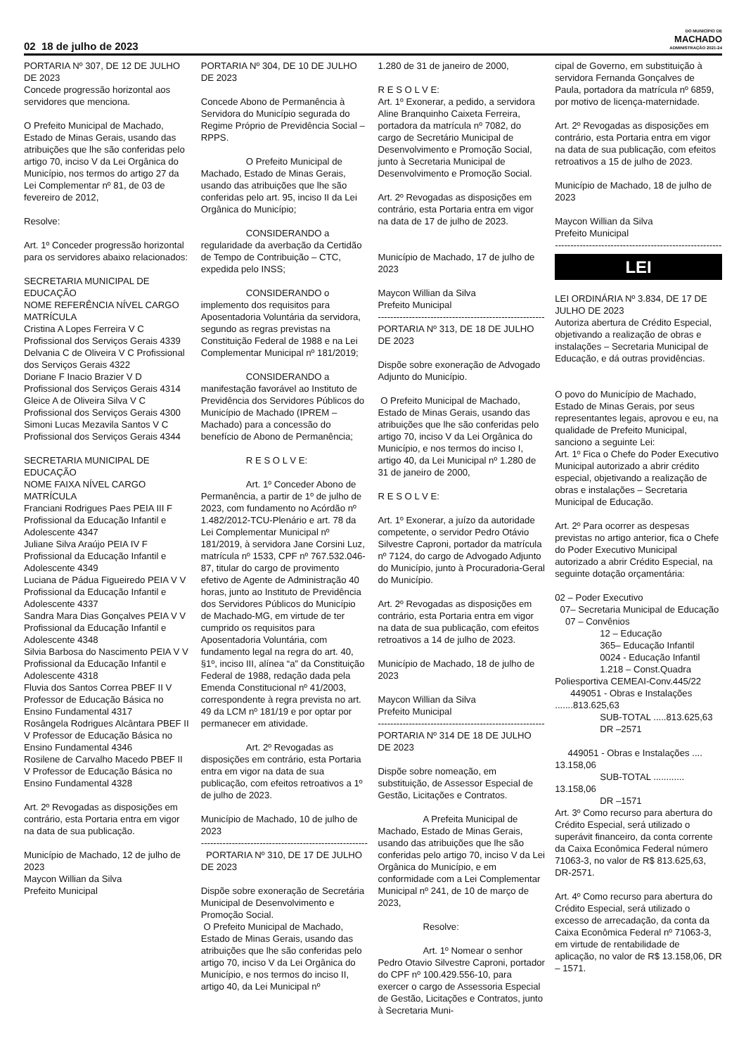02 18 de julho de 2023
DO MUNICÍPIO DE
MACHADO
ADMINISTRAÇÃO 2021-24
PORTARIA Nº 307, DE 12 DE JULHO DE 2023
Concede progressão horizontal aos servidores que menciona.
O Prefeito Municipal de Machado, Estado de Minas Gerais, usando das atribuições que lhe são conferidas pelo artigo 70, inciso V da Lei Orgânica do Município, nos termos do artigo 27 da Lei Complementar nº 81, de 03 de fevereiro de 2012,
Resolve:
Art. 1º Conceder progressão horizontal para os servidores abaixo relacionados:
SECRETARIA MUNICIPAL DE EDUCAÇÃO
NOME REFERÊNCIA NÍVEL CARGO MATRÍCULA
Cristina A Lopes Ferreira V C Profissional dos Serviços Gerais 4339
Delvania C de Oliveira V C Profissional dos Serviços Gerais 4322
Doriane F Inacio Brazier V D Profissional dos Serviços Gerais 4314
Gleice A de Oliveira Silva V C Profissional dos Serviços Gerais 4300
Simoni Lucas Mezavila Santos V C Profissional dos Serviços Gerais 4344
SECRETARIA MUNICIPAL DE EDUCAÇÃO
NOME FAIXA NÍVEL CARGO MATRÍCULA
Franciani Rodrigues Paes PEIA III F Profissional da Educação Infantil e Adolescente 4347
Juliane Silva Araújo PEIA IV F Profissional da Educação Infantil e Adolescente 4349
Luciana de Pádua Figueiredo PEIA V V Profissional da Educação Infantil e Adolescente 4337
Sandra Mara Dias Gonçalves PEIA V V Profissional da Educação Infantil e Adolescente 4348
Silvia Barbosa do Nascimento PEIA V V Profissional da Educação Infantil e Adolescente 4318
Fluvia dos Santos Correa PBEF II V Professor de Educação Básica no Ensino Fundamental 4317
Rosângela Rodrigues Alcântara PBEF II V Professor de Educação Básica no Ensino Fundamental 4346
Rosilene de Carvalho Macedo PBEF II V Professor de Educação Básica no Ensino Fundamental 4328
Art. 2º Revogadas as disposições em contrário, esta Portaria entra em vigor na data de sua publicação.
Município de Machado, 12 de julho de 2023
Maycon Willian da Silva
Prefeito Municipal
PORTARIA Nº 304, DE 10 DE JULHO DE 2023
Concede Abono de Permanência à Servidora do Município segurada do Regime Próprio de Previdência Social – RPPS.
O Prefeito Municipal de Machado, Estado de Minas Gerais, usando das atribuições que lhe são conferidas pelo art. 95, inciso II da Lei Orgânica do Município;
CONSIDERANDO a regularidade da averbação da Certidão de Tempo de Contribuição – CTC, expedida pelo INSS;
CONSIDERANDO o implemento dos requisitos para Aposentadoria Voluntária da servidora, segundo as regras previstas na Constituição Federal de 1988 e na Lei Complementar Municipal nº 181/2019;
CONSIDERANDO a manifestação favorável ao Instituto de Previdência dos Servidores Públicos do Município de Machado (IPREM – Machado) para a concessão do benefício de Abono de Permanência;
R E S O L V E:
Art. 1º Conceder Abono de Permanência, a partir de 1º de julho de 2023, com fundamento no Acórdão nº 1.482/2012-TCU-Plenário e art. 78 da Lei Complementar Municipal nº 181/2019, à servidora Jane Corsini Luz, matrícula nº 1533, CPF nº 767.532.046-87, titular do cargo de provimento efetivo de Agente de Administração 40 horas, junto ao Instituto de Previdência dos Servidores Públicos do Município de Machado-MG, em virtude de ter cumprido os requisitos para Aposentadoria Voluntária, com fundamento legal na regra do art. 40, §1º, inciso III, alínea “a” da Constituição Federal de 1988, redação dada pela Emenda Constitucional nº 41/2003, correspondente à regra prevista no art. 49 da LCM nº 181/19 e por optar por permanecer em atividade.
Art. 2º Revogadas as disposições em contrário, esta Portaria entra em vigor na data de sua publicação, com efeitos retroativos a 1º de julho de 2023.
Município de Machado, 10 de julho de 2023
------------------------------------------------------
PORTARIA Nº 310, DE 17 DE JULHO DE 2023
Dispõe sobre exoneração de Secretária Municipal de Desenvolvimento e Promoção Social.
O Prefeito Municipal de Machado, Estado de Minas Gerais, usando das atribuições que lhe são conferidas pelo artigo 70, inciso V da Lei Orgânica do Município, e nos termos do inciso II, artigo 40, da Lei Municipal nº
1.280 de 31 de janeiro de 2000,
R E S O L V E:
Art. 1º Exonerar, a pedido, a servidora Aline Branquinho Caixeta Ferreira, portadora da matrícula nº 7082, do cargo de Secretário Municipal de Desenvolvimento e Promoção Social, junto à Secretaria Municipal de Desenvolvimento e Promoção Social.
Art. 2º Revogadas as disposições em contrário, esta Portaria entra em vigor na data de 17 de julho de 2023.
Município de Machado, 17 de julho de 2023
Maycon Willian da Silva
Prefeito Municipal
------------------------------------------------------
PORTARIA Nº 313, DE 18 DE JULHO DE 2023
Dispõe sobre exoneração de Advogado Adjunto do Município.
O Prefeito Municipal de Machado, Estado de Minas Gerais, usando das atribuições que lhe são conferidas pelo artigo 70, inciso V da Lei Orgânica do Município, e nos termos do inciso I, artigo 40, da Lei Municipal nº 1.280 de 31 de janeiro de 2000,
R E S O L V E:
Art. 1º Exonerar, a juízo da autoridade competente, o servidor Pedro Otávio Silvestre Caproni, portador da matrícula nº 7124, do cargo de Advogado Adjunto do Município, junto à Procuradoria-Geral do Município.
Art. 2º Revogadas as disposições em contrário, esta Portaria entra em vigor na data de sua publicação, com efeitos retroativos a 14 de julho de 2023.
Município de Machado, 18 de julho de 2023
Maycon Willian da Silva
Prefeito Municipal
------------------------------------------------------
PORTARIA Nº 314 DE 18 DE JULHO DE 2023
Dispõe sobre nomeação, em substituição, de Assessor Especial de Gestão, Licitações e Contratos.
A Prefeita Municipal de Machado, Estado de Minas Gerais, usando das atribuições que lhe são conferidas pelo artigo 70, inciso V da Lei Orgânica do Município, e em conformidade com a Lei Complementar Municipal nº 241, de 10 de março de 2023,
Resolve:
Art. 1º Nomear o senhor Pedro Otavio Silvestre Caproni, portador do CPF nº 100.429.556-10, para exercer o cargo de Assessoria Especial de Gestão, Licitações e Contratos, junto à Secretaria Muni-
cipal de Governo, em substituição à servidora Fernanda Gonçalves de Paula, portadora da matrícula nº 6859, por motivo de licença-maternidade.
Art. 2º Revogadas as disposições em contrário, esta Portaria entra em vigor na data de sua publicação, com efeitos retroativos a 15 de julho de 2023.
Município de Machado, 18 de julho de 2023
Maycon Willian da Silva
Prefeito Municipal
------------------------------------------------------
LEI
LEI ORDINÁRIA Nº 3.834, DE 17 DE JULHO DE 2023
Autoriza abertura de Crédito Especial, objetivando a realização de obras e instalações – Secretaria Municipal de Educação, e dá outras providências.
O povo do Município de Machado, Estado de Minas Gerais, por seus representantes legais, aprovou e eu, na qualidade de Prefeito Municipal, sanciono a seguinte Lei:
Art. 1º Fica o Chefe do Poder Executivo Municipal autorizado a abrir crédito especial, objetivando a realização de obras e instalações – Secretaria Municipal de Educação.
Art. 2º Para ocorrer as despesas previstas no artigo anterior, fica o Chefe do Poder Executivo Municipal autorizado a abrir Crédito Especial, na seguinte dotação orçamentária:
02 – Poder Executivo
07– Secretaria Municipal de Educação
07 – Convênios
12 – Educação
365– Educação Infantil
0024 - Educação Infantil
1.218 – Const.Quadra Poliesportiva CEMEAI-Conv.445/22
449051 - Obras e Instalações .......813.625,63
SUB-TOTAL .....813.625,63
DR –2571
449051 - Obras e Instalações .... 13.158,06
SUB-TOTAL ............ 13.158,06
DR –1571
Art. 3º Como recurso para abertura do Crédito Especial, será utilizado o superávit financeiro, da conta corrente da Caixa Econômica Federal número 71063-3, no valor de R$ 813.625,63, DR-2571.
Art. 4º Como recurso para abertura do Crédito Especial, será utilizado o excesso de arrecadação, da conta da Caixa Econômica Federal nº 71063-3, em virtude de rentabilidade de aplicação, no valor de R$ 13.158,06, DR – 1571.